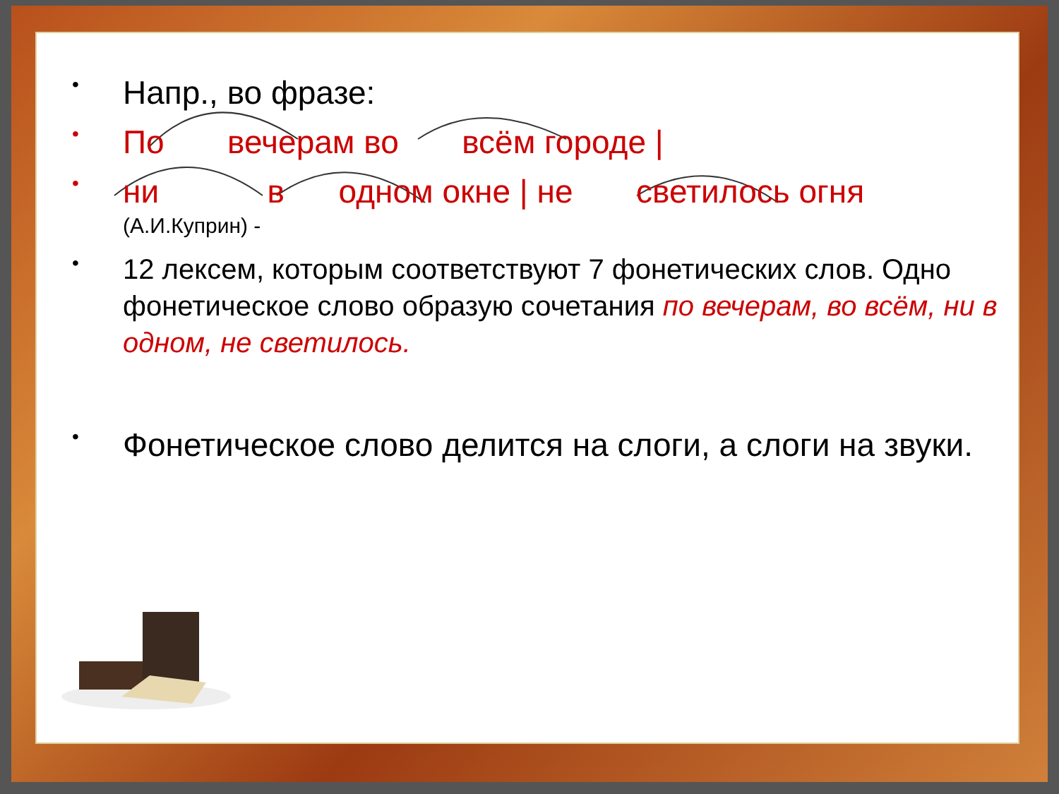• Напр., во фразе:
• По вечерам во всём городе |
• ни в одном окне | не светилось огня
(А.И.Куприн) -
• 12 лексем, которым соответствуют 7 фонетических слов. Одно фонетическое слово образую сочетания по вечерам, во всём, ни в одном, не светилось.
• Фонетическое слово делится на слоги, а слоги на звуки.